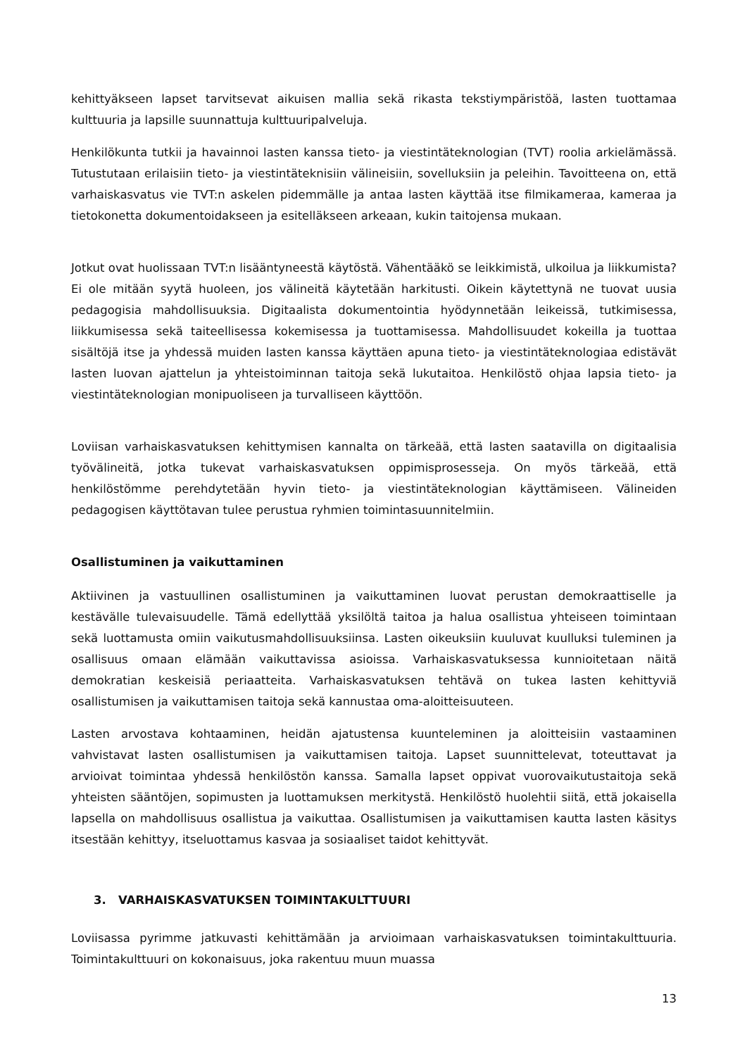kehittyäkseen lapset tarvitsevat aikuisen mallia sekä rikasta tekstiympäristöä, lasten tuottamaa kulttuuria ja lapsille suunnattuja kulttuuripalveluja.
Henkilökunta tutkii ja havainnoi lasten kanssa tieto- ja viestintäteknologian (TVT) roolia arkielämässä. Tutustutaan erilaisiin tieto- ja viestintäteknisiin välineisiin, sovelluksiin ja peleihin. Tavoitteena on, että varhaiskasvatus vie TVT:n askelen pidemmälle ja antaa lasten käyttää itse filmikameraa, kameraa ja tietokonetta dokumentoidakseen ja esitelläkseen arkeaan, kukin taitojensa mukaan.
Jotkut ovat huolissaan TVT:n lisääntyneestä käytöstä. Vähentääkö se leikkimistä, ulkoilua ja liikkumista? Ei ole mitään syytä huoleen, jos välineitä käytetään harkitusti. Oikein käytettynä ne tuovat uusia pedagogisia mahdollisuuksia. Digitaalista dokumentointia hyödynnetään leikeissä, tutkimisessa, liikkumisessa sekä taiteellisessa kokemisessa ja tuottamisessa. Mahdollisuudet kokeilla ja tuottaa sisältöjä itse ja yhdessä muiden lasten kanssa käyttäen apuna tieto- ja viestintäteknologiaa edistävät lasten luovan ajattelun ja yhteistoiminnan taitoja sekä lukutaitoa. Henkilöstö ohjaa lapsia tieto- ja viestintäteknologian monipuoliseen ja turvalliseen käyttöön.
Loviisan varhaiskasvatuksen kehittymisen kannalta on tärkeää, että lasten saatavilla on digitaalisia työvälineitä, jotka tukevat varhaiskasvatuksen oppimisprosesseja. On myös tärkeää, että henkilöstömme perehdytetään hyvin tieto- ja viestintäteknologian käyttämiseen. Välineiden pedagogisen käyttötavan tulee perustua ryhmien toimintasuunnitelmiin.
Osallistuminen ja vaikuttaminen
Aktiivinen ja vastuullinen osallistuminen ja vaikuttaminen luovat perustan demokraattiselle ja kestävälle tulevaisuudelle. Tämä edellyttää yksilöltä taitoa ja halua osallistua yhteiseen toimintaan sekä luottamusta omiin vaikutusmahdollisuuksiinsa. Lasten oikeuksiin kuuluvat kuulluksi tuleminen ja osallisuus omaan elämään vaikuttavissa asioissa. Varhaiskasvatuksessa kunnioitetaan näitä demokratian keskeisiä periaatteita. Varhaiskasvatuksen tehtävä on tukea lasten kehittyviä osallistumisen ja vaikuttamisen taitoja sekä kannustaa oma-aloitteisuuteen.
Lasten arvostava kohtaaminen, heidän ajatustensa kuunteleminen ja aloitteisiin vastaaminen vahvistavat lasten osallistumisen ja vaikuttamisen taitoja. Lapset suunnittelevat, toteuttavat ja arvioivat toimintaa yhdessä henkilöstön kanssa. Samalla lapset oppivat vuorovaikutustaitoja sekä yhteisten sääntöjen, sopimusten ja luottamuksen merkitystä. Henkilöstö huolehtii siitä, että jokaisella lapsella on mahdollisuus osallistua ja vaikuttaa. Osallistumisen ja vaikuttamisen kautta lasten käsitys itsestään kehittyy, itseluottamus kasvaa ja sosiaaliset taidot kehittyvät.
3. VARHAISKASVATUKSEN TOIMINTAKULTTUURI
Loviisassa pyrimme jatkuvasti kehittämään ja arvioimaan varhaiskasvatuksen toimintakulttuuria. Toimintakulttuuri on kokonaisuus, joka rakentuu muun muassa
13